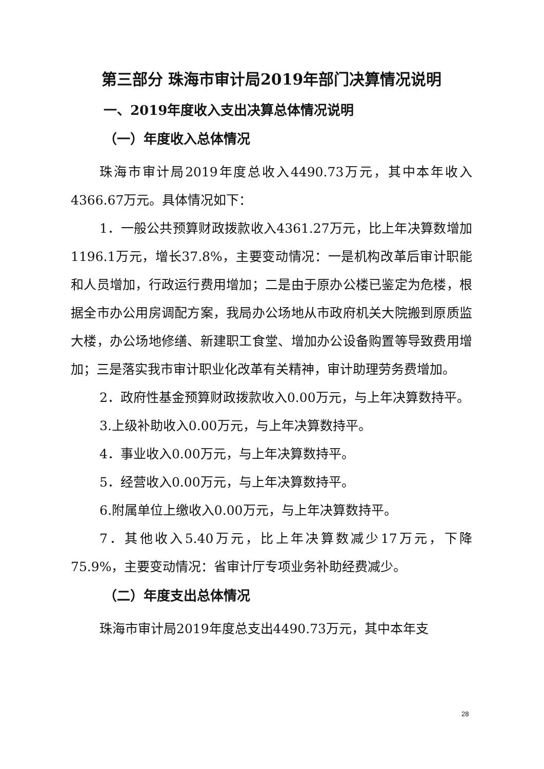第三部分 珠海市审计局2019年部门决算情况说明
一、2019年度收入支出决算总体情况说明
（一）年度收入总体情况
珠海市审计局2019年度总收入4490.73万元，其中本年收入4366.67万元。具体情况如下：
1．一般公共预算财政拨款收入4361.27万元，比上年决算数增加1196.1万元，增长37.8%，主要变动情况：一是机构改革后审计职能和人员增加，行政运行费用增加；二是由于原办公楼已鉴定为危楼，根据全市办公用房调配方案，我局办公场地从市政府机关大院搬到原质监大楼，办公场地修缮、新建职工食堂、增加办公设备购置等导致费用增加；三是落实我市审计职业化改革有关精神，审计助理劳务费增加。
2．政府性基金预算财政拨款收入0.00万元，与上年决算数持平。
3.上级补助收入0.00万元，与上年决算数持平。
4．事业收入0.00万元，与上年决算数持平。
5．经营收入0.00万元，与上年决算数持平。
6.附属单位上缴收入0.00万元，与上年决算数持平。
7．其他收入5.40万元，比上年决算数减少17万元，下降75.9%，主要变动情况：省审计厅专项业务补助经费减少。
（二）年度支出总体情况
珠海市审计局2019年度总支出4490.73万元，其中本年支
28